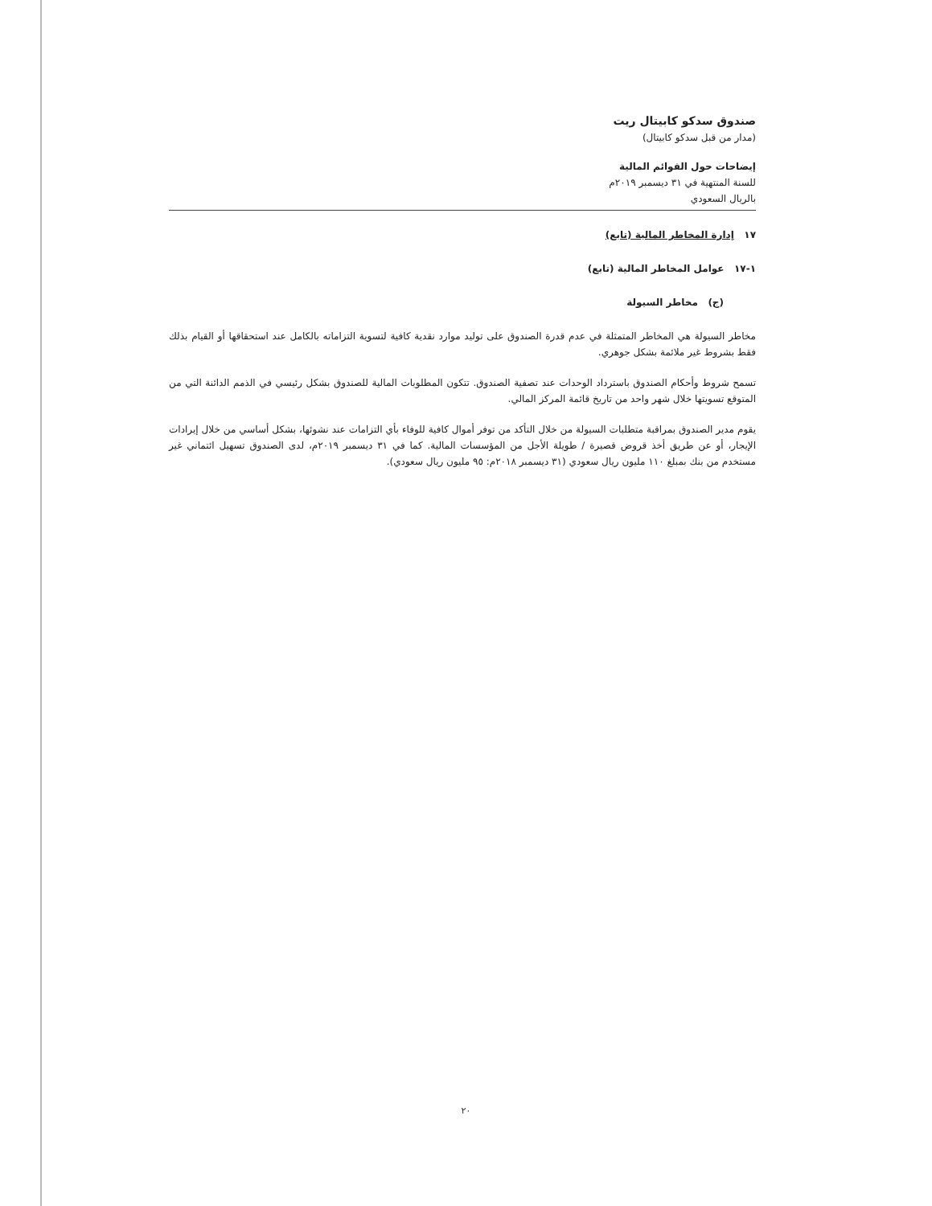صندوق سدكو كابيتال ريت
(مدار من قبل سدكو كابيتال)
إيضاحات حول القوائم المالية
للسنة المنتهية في ٣١ ديسمبر ٢٠١٩م
بالريال السعودي
١٧ إدارة المخاطر المالية (تابع)
١-١٧ عوامل المخاطر المالية (تابع)
(ج) مخاطر السيولة
مخاطر السيولة هي المخاطر المتمثلة في عدم قدرة الصندوق على توليد موارد نقدية كافية لتسوية التزاماته بالكامل عند استحقاقها أو القيام بذلك فقط بشروط غير ملائمة بشكل جوهري.
تسمح شروط وأحكام الصندوق باسترداد الوحدات عند تصفية الصندوق. تتكون المطلوبات المالية للصندوق بشكل رئيسي في الذمم الدائنة التي من المتوقع تسويتها خلال شهر واحد من تاريخ قائمة المركز المالي.
يقوم مدير الصندوق بمراقبة متطلبات السيولة من خلال التأكد من توفر أموال كافية للوفاء بأي التزامات عند نشوئها، بشكل أساسي من خلال إيرادات الإيجار، أو عن طريق أخذ قروض قصيرة / طويلة الأجل من المؤسسات المالية. كما في ٣١ ديسمبر ٢٠١٩م، لدى الصندوق تسهيل ائتماني غير مستخدم من بنك بمبلغ ١١٠ مليون ريال سعودي (٣١ ديسمبر ٢٠١٨م: ٩٥ مليون ريال سعودي).
٢٠